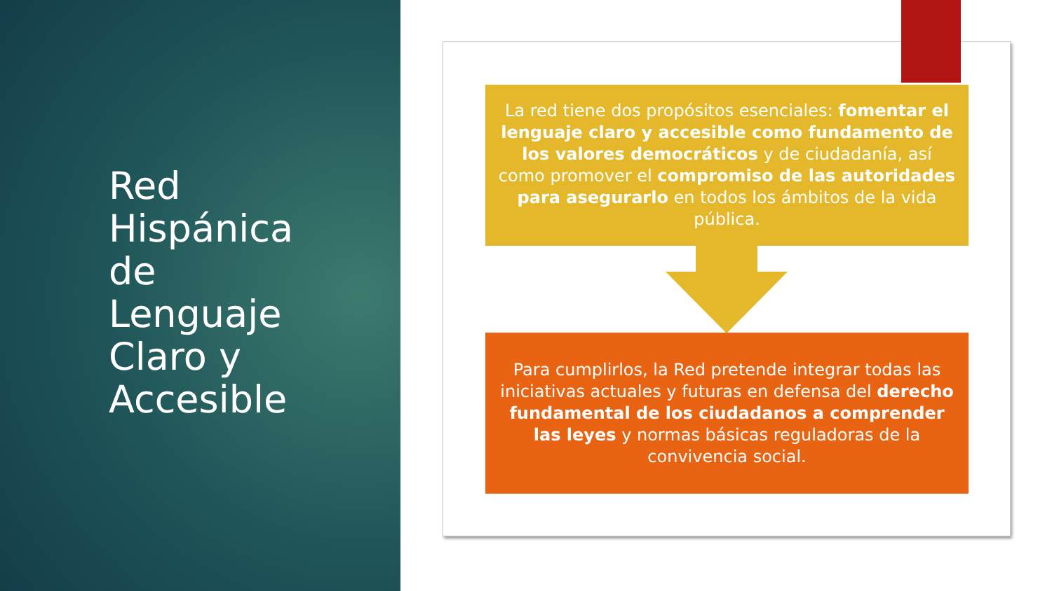Red
Hispánica
de
Lenguaje
Claro y
Accesible
La red tiene dos propósitos esenciales: fomentar el lenguaje claro y accesible como fundamento de los valores democráticos y de ciudadanía, así como promover el compromiso de las autoridades para asegurarlo en todos los ámbitos de la vida pública.
Para cumplirlos, la Red pretende integrar todas las iniciativas actuales y futuras en defensa del derecho fundamental de los ciudadanos a comprender las leyes y normas básicas reguladoras de la convivencia social.